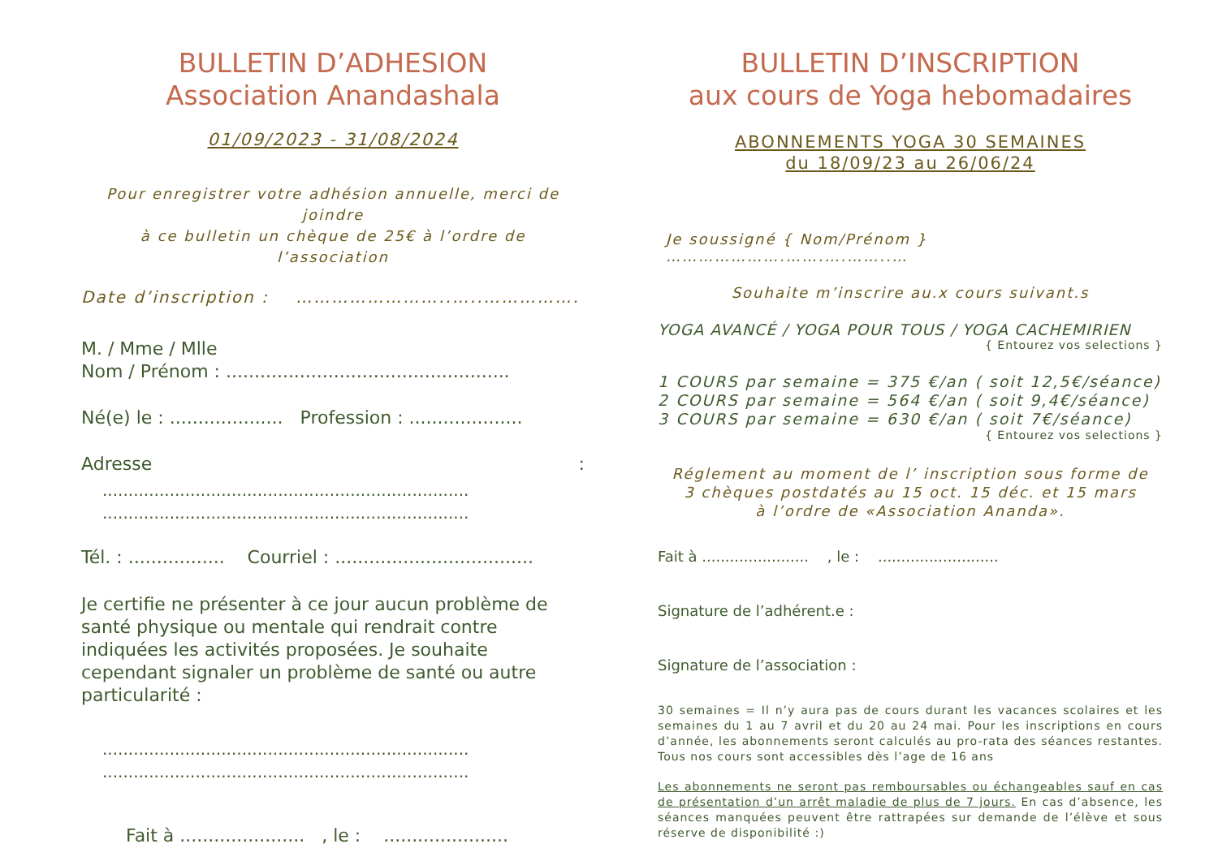BULLETIN D’ADHESION
Association Anandashala
01/09/2023 - 31/08/2024
Pour enregistrer votre adhésion annuelle, merci de joindre
à ce bulletin un chèque de 25€ à l’ordre de l’association
Date d’inscription : ……………………..…..…………….
M. / Mme / Mlle
Nom / Prénom : ..................................................
Né(e) le : .................... Profession : ....................
Adresse :
.......................................................................
.......................................................................
Tél. : ................. Courriel : ...................................
Je certifie ne présenter à ce jour aucun problème de santé physique ou mentale qui rendrait contre indiquées les activités proposées. Je souhaite cependant signaler un problème de santé ou autre particularité :
.......................................................................
.......................................................................
Fait à ...................... , le : ......................
BULLETIN D’INSCRIPTION
aux cours de Yoga hebomadaires
ABONNEMENTS YOGA 30 SEMAINES
du 18/09/23 au 26/06/24
Je soussigné { Nom/Prénom } ………………….…….….……..…
Souhaite m’inscrire au.x cours suivant.s
YOGA AVANCÉ / YOGA POUR TOUS / YOGA CACHEMIRIEN
{ Entourez vos selections }
1 COURS par semaine = 375 €/an ( soit 12,5€/séance)
2 COURS par semaine = 564 €/an ( soit 9,4€/séance)
3 COURS par semaine = 630 €/an ( soit 7€/séance)
{ Entourez vos selections }
Réglement au moment de l’ inscription sous forme de
3 chèques postdatés au 15 oct. 15 déc. et 15 mars
à l’ordre de «Association Ananda».
Fait à ....................... , le : ..........................
Signature de l’adhérent.e :
Signature de l’association :
30 semaines = Il n’y aura pas de cours durant les vacances scolaires et les semaines du 1 au 7 avril et du 20 au 24 mai. Pour les inscriptions en cours d’année, les abonnements seront calculés au pro-rata des séances restantes. Tous nos cours sont accessibles dès l’age de 16 ans
Les abonnements ne seront pas remboursables ou échangeables sauf en cas de présentation d’un arrêt maladie de plus de 7 jours. En cas d’absence, les séances manquées peuvent être rattrapées sur demande de l’élève et sous réserve de disponibilité :)